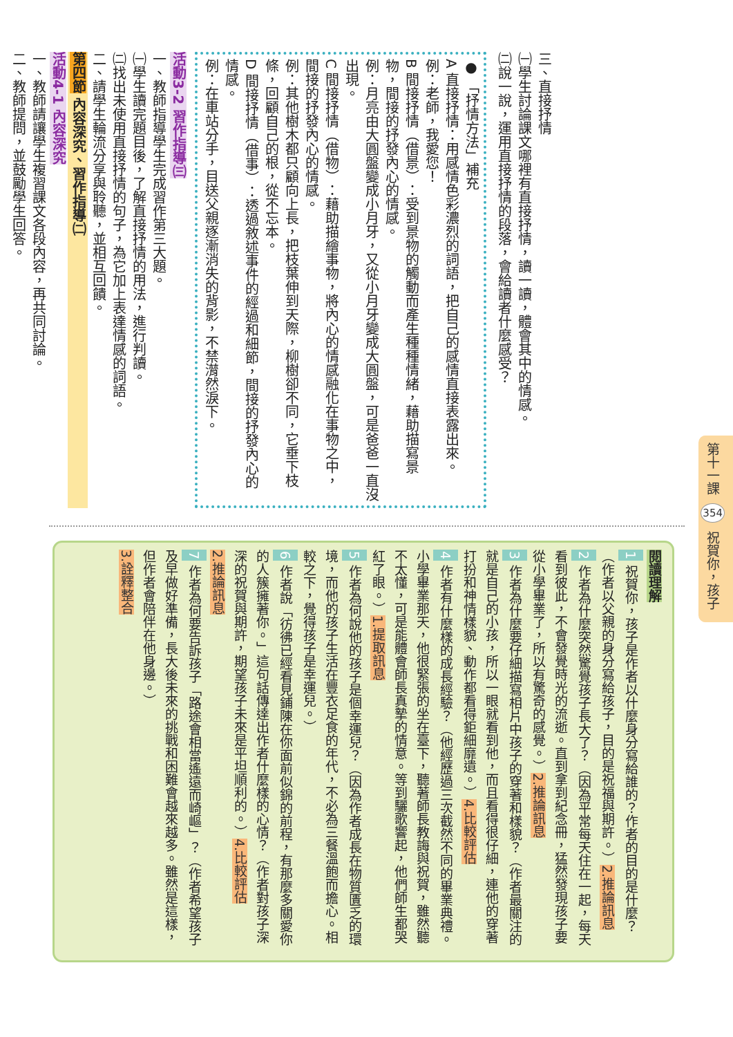第十一課 354 祝賀你，孩子
三、直接抒情
㈠學生討論課文哪裡有直接抒情，讀一讀，體會其中的情感。
㈡說一說，運用直接抒情的段落，會給讀者什麼感受？
● 「抒情方法」補充
A 直接抒情：用感情色彩濃烈的詞語，把自己的感情直接表露出來。
例：老師，我愛您！
B 間接抒情（借景）：受到景物的觸動而產生種種情緒，藉助描寫景物，間接的抒發內心的情感。
例：月亮由大圓盤變成小月牙，又從小月牙變成大圓盤，可是爸爸一直沒出現。
C 間接抒情（借物）：藉助描繪事物，將內心的情感融化在事物之中，間接的抒發內心的情感。
例：其他樹木都只顧向上長，把枝葉伸到天際，柳樹卻不同，它垂下枝條，回顧自己的根，從不忘本。
D 間接抒情（借事）：透過敘述事件的經過和細節，間接的抒發內心的情感。
例：在車站分手，目送父親逐漸消失的背影，不禁潸然淚下。
活動3-2 習作指導㈢
一、教師指導學生完成習作第三大題。
㈠學生讀完題目後，了解直接抒情的用法，進行判讀。
㈡找出未使用直接抒情的句子，為它加上表達情感的詞語。
二、請學生輪流分享與聆聽，並相互回饋。
第四節 內容深究、習作指導㈡
活動4-1 內容深究
一、教師請讓學生複習課文各段內容，再共同討論。
二、教師提問，並鼓勵學生回答。
閱讀理解
1 祝賀你，孩子是作者以什麼身分寫給誰的？作者的目的是什麼？（作者以父親的身分寫給孩子，目的是祝福與期許。）2.推論訊息
2 作者為什麼突然驚覺孩子長大了？（因為平常每天住在一起，每天看到彼此，不會發覺時光的流逝。直到拿到紀念冊，猛然發現孩子要從小學畢業了，所以有驚奇的感覺。）2.推論訊息
3 作者為什麼要仔細描寫相片中孩子的穿著和樣貌？（作者最關注的就是自己的小孩，所以一眼就看到他，而且看得很仔細，連他的穿著打扮和神情樣貌、動作都看得鉅細靡遺。）4.比較評估
4 作者有什麼樣的成長經驗？（他經歷過三次截然不同的畢業典禮。小學畢業那天，他很緊張的坐在臺下，聽著師長教誨與祝賀，雖然聽不太懂，可是能體會師長真摯的情意。等到驪歌響起，他們師生都哭紅了眼。）1.提取訊息
5 作者為何說他的孩子是個幸運兒？（因為作者成長在物質匱乏的環境，而他的孩子生活在豐衣足食的年代，不必為三餐溫飽而擔心。相較之下，覺得孩子是幸運兒。）
6 作者說「彷彿已經看見鋪陳在你面前似錦的前程，有那麼多關愛你的人簇擁著你。」這句話傳達出作者什麼樣的心情？（作者對孩子深深的祝賀與期許，期望孩子未來是平坦順利的。）4.比較評估
2.推論訊息
7 作者為何要告訴孩子「路途會相當遙遠而崎嶇」？（作者希望孩子及早做好準備，長大後未來的挑戰和困難會越來越多。雖然是這樣，但作者會陪伴在他身邊。）
3.詮釋整合